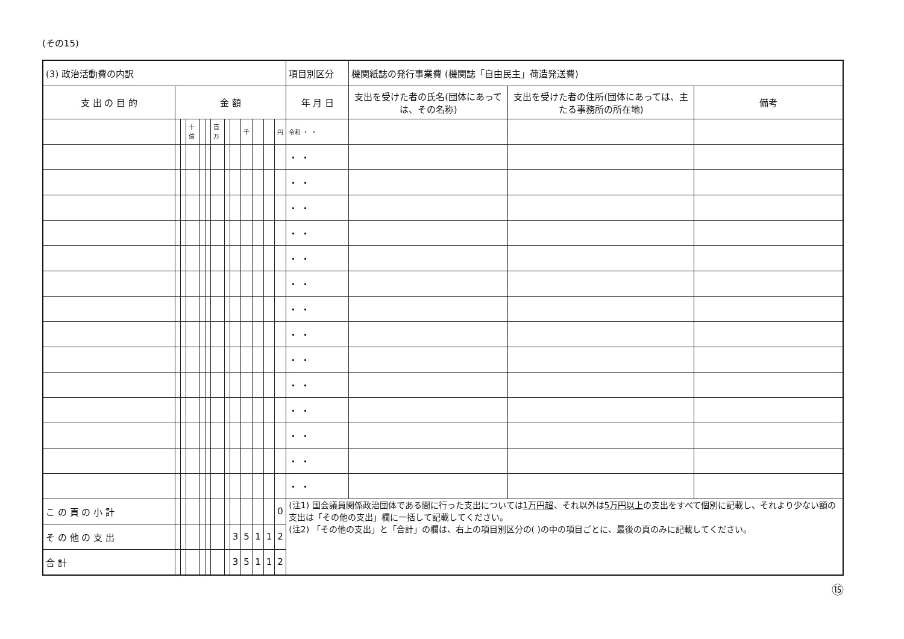(その15)
| (3) 政治活動費の内訳 | | | | | | | | | | | | | 項目別区分 | 機関紙誌の発行事業費 (機関誌「自由民主」荷造発送費) | | |
| 支 出 の 目 的 | 金 額 | | | | | | | | | | | | 年 月 日 | 支出を受けた者の氏名(団体にあっては、その名称) | 支出を受けた者の住所(団体にあっては、主たる事務所の所在地) | 備考 |
| | | | 十億 | | | 百万 | | | 千 | | | 円 | 令和 ・ ・ | | | |
| | | | | | | | | | | | | | ・ ・ | | | |
| | | | | | | | | | | | | | ・ ・ | | | |
| | | | | | | | | | | | | | ・ ・ | | | |
| | | | | | | | | | | | | | ・ ・ | | | |
| | | | | | | | | | | | | | ・ ・ | | | |
| | | | | | | | | | | | | | ・ ・ | | | |
| | | | | | | | | | | | | | ・ ・ | | | |
| | | | | | | | | | | | | | ・ ・ | | | |
| | | | | | | | | | | | | | ・ ・ | | | |
| | | | | | | | | | | | | | ・ ・ | | | |
| | | | | | | | | | | | | | ・ ・ | | | |
| | | | | | | | | | | | | | ・ ・ | | | |
| | | | | | | | | | | | | | ・ ・ | | | |
| | | | | | | | | | | | | | ・ ・ | | | |
| こ の 頁 の 小 計 | | | | | | | | | | | | 0 | (注1) 国会議員関係政治団体である間に行った支出については 1万円超 、それ以外は 5万円以上 の支出をすべて個別に記載し、それより少ない額の支出は「その他の支出」欄に一括して記載してください。 (注2) 「その他の支出」と「合計」の欄は、右上の項目別区分の( )の中の項目ごとに、最後の頁のみに記載してください。 | | | |
| そ の 他 の 支 出 | | | | | | | | 3 | 5 | 1 | 1 | 2 | | | | |
| 合 計 | | | | | | | | 3 | 5 | 1 | 1 | 2 | | | | |
⑮